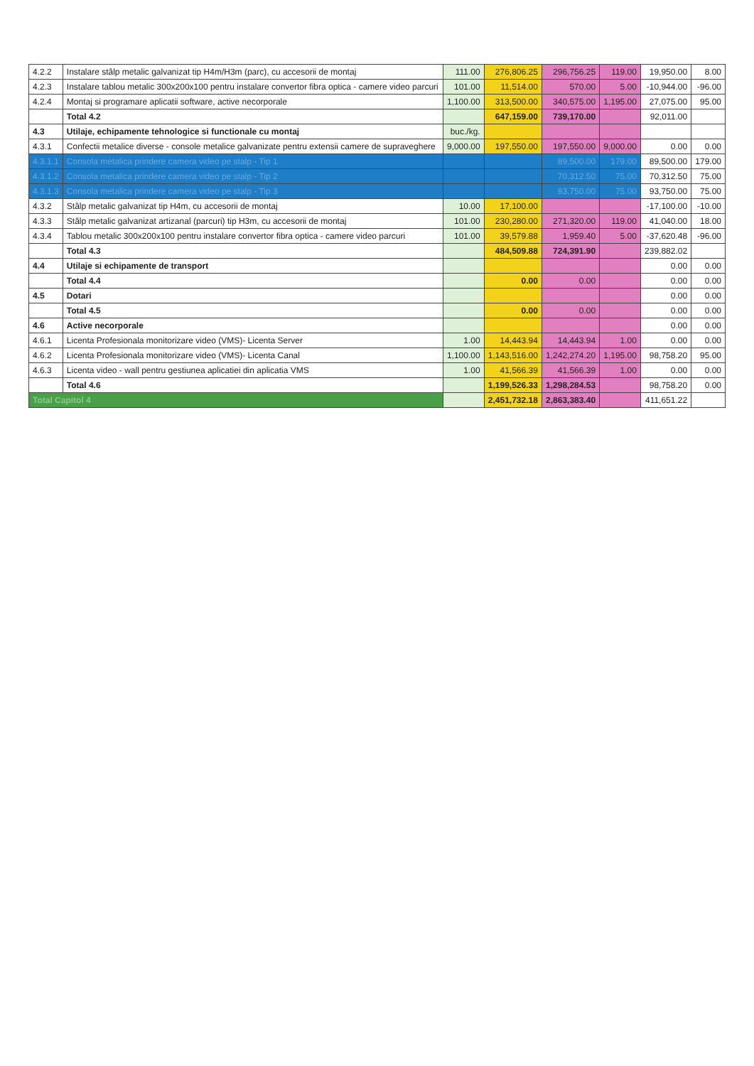| 4.2.2 | Instalare stâlp metalic galvanizat tip H4m/H3m (parc), cu accesorii de montaj | 111.00 | 276,806.25 | 296,756.25 | 119.00 | 19,950.00 | 8.00 |
| 4.2.3 | Instalare tablou metalic 300x200x100 pentru instalare convertor fibra optica - camere video parcuri | 101.00 | 11,514.00 | 570.00 | 5.00 | -10,944.00 | -96.00 |
| 4.2.4 | Montaj si programare aplicatii software, active necorporale | 1,100.00 | 313,500.00 | 340,575.00 | 1,195.00 | 27,075.00 | 95.00 |
| | Total 4.2 | | 647,159.00 | 739,170.00 | | 92,011.00 | |
| 4.3 | Utilaje, echipamente tehnologice si functionale cu montaj | buc./kg. | | | | | |
| 4.3.1 | Confectii metalice diverse - console metalice galvanizate pentru extensii camere de supraveghere | 9,000.00 | 197,550.00 | 197,550.00 | 9,000.00 | 0.00 | 0.00 |
| 4.3.1.1 | Consola metalica prindere camera video pe stalp - Tip 1 | | | 89,500.00 | 179.00 | 89,500.00 | 179.00 |
| 4.3.1.2 | Consola metalica prindere camera video pe stalp - Tip 2 | | | 70,312.50 | 75.00 | 70,312.50 | 75.00 |
| 4.3.1.3 | Consola metalica prindere camera video pe stalp - Tip 3 | | | 93,750.00 | 75.00 | 93,750.00 | 75.00 |
| 4.3.2 | Stâlp metalic galvanizat tip H4m, cu accesorii de montaj | 10.00 | 17,100.00 | | | -17,100.00 | -10.00 |
| 4.3.3 | Stâlp metalic galvanizat artizanal (parcuri) tip H3m, cu accesorii de montaj | 101.00 | 230,280.00 | 271,320.00 | 119.00 | 41,040.00 | 18.00 |
| 4.3.4 | Tablou metalic 300x200x100 pentru instalare convertor fibra optica - camere video parcuri | 101.00 | 39,579.88 | 1,959.40 | 5.00 | -37,620.48 | -96.00 |
| | Total 4.3 | | 484,509.88 | 724,391.90 | | 239,882.02 | |
| 4.4 | Utilaje si echipamente de transport | | | | | 0.00 | 0.00 |
| | Total 4.4 | | 0.00 | 0.00 | | 0.00 | 0.00 |
| 4.5 | Dotari | | | | | 0.00 | 0.00 |
| | Total 4.5 | | 0.00 | 0.00 | | 0.00 | 0.00 |
| 4.6 | Active necorporale | | | | | 0.00 | 0.00 |
| 4.6.1 | Licenta Profesionala monitorizare video (VMS)- Licenta Server | 1.00 | 14,443.94 | 14,443.94 | 1.00 | 0.00 | 0.00 |
| 4.6.2 | Licenta Profesionala monitorizare video (VMS)- Licenta Canal | 1,100.00 | 1,143,516.00 | 1,242,274.20 | 1,195.00 | 98,758.20 | 95.00 |
| 4.6.3 | Licenta video - wall pentru gestiunea aplicatiei din aplicatia VMS | 1.00 | 41,566.39 | 41,566.39 | 1.00 | 0.00 | 0.00 |
| | Total 4.6 | | 1,199,526.33 | 1,298,284.53 | | 98,758.20 | 0.00 |
| Total Capitol 4 | | | 2,451,732.18 | 2,863,383.40 | | 411,651.22 | |